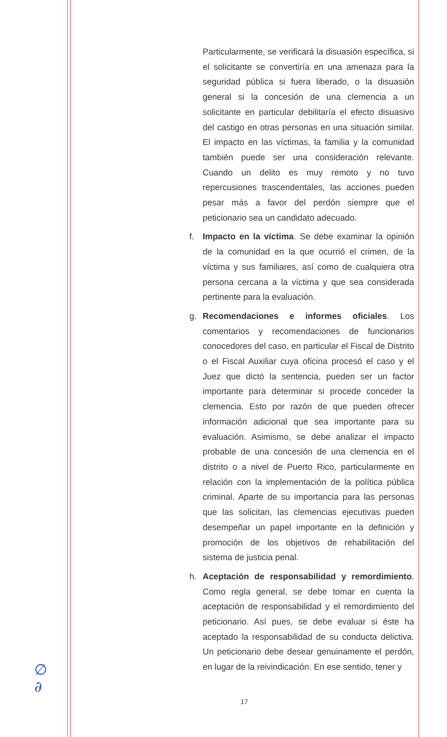Particularmente, se verificará la disuasión específica, si el solicitante se convertiría en una amenaza para la seguridad pública si fuera liberado, o la disuasión general si la concesión de una clemencia a un solicitante en particular debilitaría el efecto disuasivo del castigo en otras personas en una situación similar. El impacto en las víctimas, la familia y la comunidad también puede ser una consideración relevante. Cuando un delito es muy remoto y no tuvo repercusiones trascendentales, las acciones pueden pesar más a favor del perdón siempre que el peticionario sea un candidato adecuado.
f. Impacto en la víctima. Se debe examinar la opinión de la comunidad en la que ocurrió el crimen, de la víctima y sus familiares, así como de cualquiera otra persona cercana a la víctima y que sea considerada pertinente para la evaluación.
g. Recomendaciones e informes oficiales. Los comentarios y recomendaciones de funcionarios conocedores del caso, en particular el Fiscal de Distrito o el Fiscal Auxiliar cuya oficina procesó el caso y el Juez que dictó la sentencia, pueden ser un factor importante para determinar si procede conceder la clemencia. Esto por razón de que pueden ofrecer información adicional que sea importante para su evaluación. Asimismo, se debe analizar el impacto probable de una concesión de una clemencia en el distrito o a nivel de Puerto Rico, particularmente en relación con la implementación de la política pública criminal. Aparte de su importancia para las personas que las solicitan, las clemencias ejecutivas pueden desempeñar un papel importante en la definición y promoción de los objetivos de rehabilitación del sistema de justicia penal.
h. Aceptación de responsabilidad y remordimiento. Como regla general, se debe tomar en cuenta la aceptación de responsabilidad y el remordimiento del peticionario. Así pues, se debe evaluar si éste ha aceptado la responsabilidad de su conducta delictiva. Un peticionario debe desear genuinamente el perdón, en lugar de la reivindicación. En ese sentido, tener y
∅
∂
17